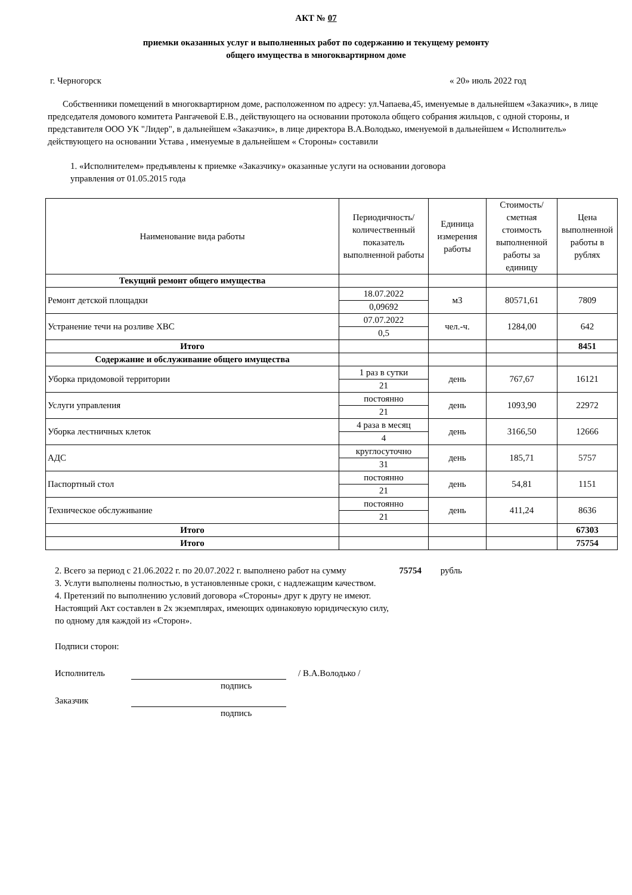АКТ № 07
приемки оказанных услуг и выполненных работ по содержанию и текущему ремонту
общего имущества в многоквартирном доме
г. Черногорск « 20» июль 2022 год
Собственники помещений в многоквартирном доме, расположенном по адресу: ул.Чапаева,45, именуемые в дальнейшем «Заказчик», в лице председателя домового комитета Рангачевой Е.В., действующего на основании протокола общего собрания жильцов, с одной стороны, и представителя ООО УК "Лидер", в дальнейшем «Заказчик», в лице директора В.А.Володько, именуемой в дальнейшем « Исполнитель» действующего на основании Устава , именуемые в дальнейшем « Стороны» составили
1. «Исполнителем» предъявлены к приемке «Заказчику» оказанные услуги на основании договора
управления от 01.05.2015 года
| Наименование вида работы | Периодичность/количественный показатель выполненной работы | Единица измерения работы | Стоимость/ сметная стоимость выполненной работы за единицу | Цена выполненной работы в рублях |
| --- | --- | --- | --- | --- |
| Текущий ремонт общего имущества | | | | |
| Ремонт детской площадки | 18.07.2022 | м3 | 80571,61 | 7809 |
| | 0,09692 | | | |
| Устранение течи на розливе ХВС | 07.07.2022 | чел.-ч. | 1284,00 | 642 |
| | 0,5 | | | |
| Итого | | | | 8451 |
| Содержание и обслуживание общего имущества | | | | |
| Уборка придомовой территории | 1 раз в сутки | день | 767,67 | 16121 |
| | 21 | | | |
| Услуги управления | постоянно | день | 1093,90 | 22972 |
| | 21 | | | |
| Уборка лестничных клеток | 4 раза в месяц | день | 3166,50 | 12666 |
| | 4 | | | |
| АДС | круглосуточно | день | 185,71 | 5757 |
| | 31 | | | |
| Паспортный стол | постоянно | день | 54,81 | 1151 |
| | 21 | | | |
| Техническое обслуживание | постоянно | день | 411,24 | 8636 |
| | 21 | | | |
| Итого | | | | 67303 |
| Итого | | | | 75754 |
2. Всего за период с 21.06.2022 г. по 20.07.2022 г. выполнено работ на сумму 75754 рубль
3. Услуги выполнены полностью, в установленные сроки, с надлежащим качеством.
4. Претензий по выполнению условий договора «Стороны» друг к другу не имеют.
Настоящий Акт составлен в 2х экземплярах, имеющих одинаковую юридическую силу,
по одному для каждой из «Сторон».
Подписи сторон:
Исполнитель / В.А.Володько /
подпись
Заказчик
подпись